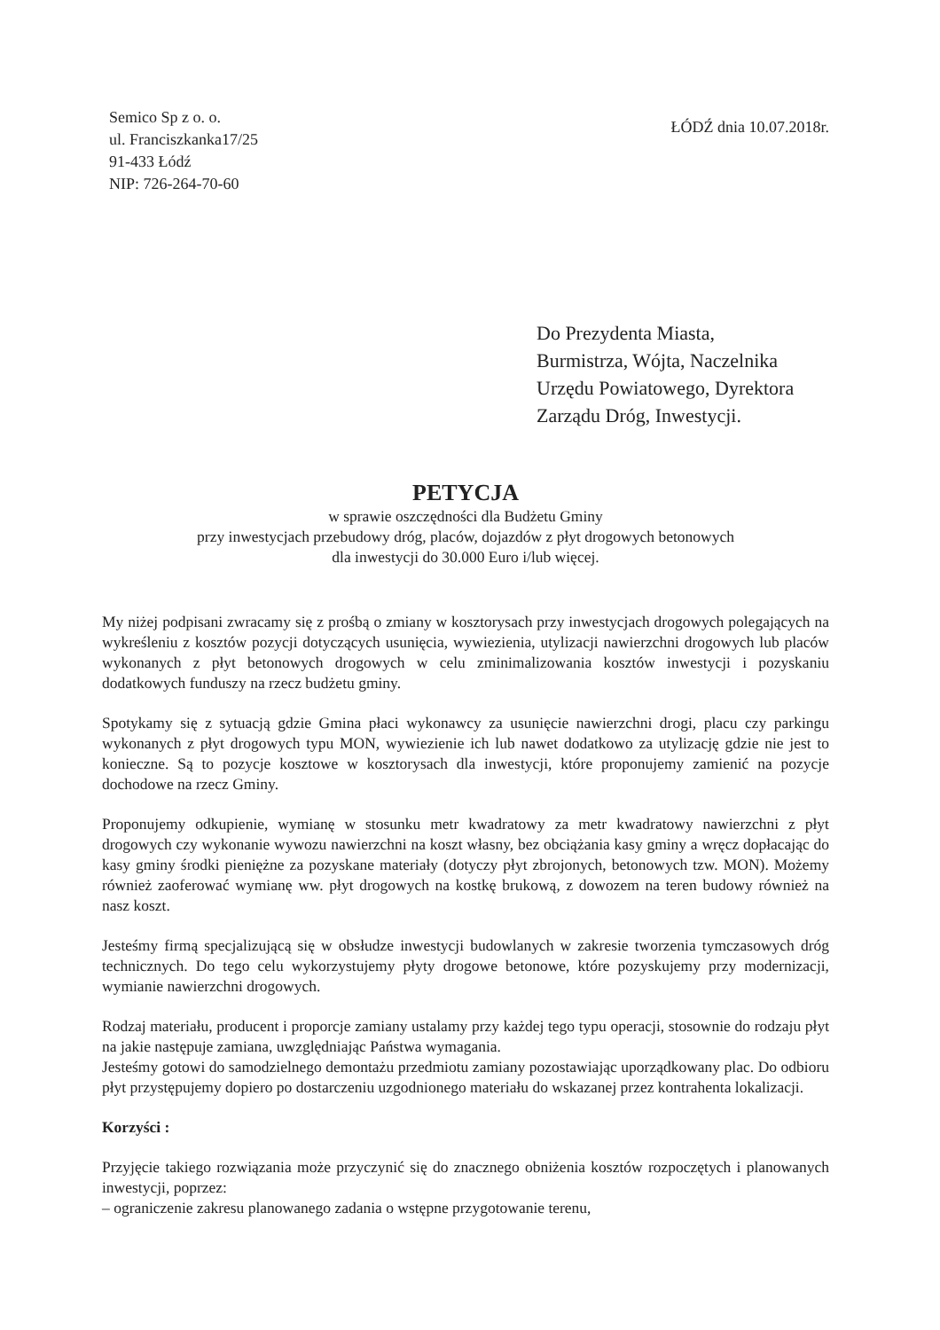Semico Sp z o. o.
ul. Franciszkanka17/25
91-433 Łódź
NIP: 726-264-70-60
ŁÓDŹ dnia 10.07.2018r.
Do Prezydenta Miasta,
Burmistrza, Wójta, Naczelnika
Urzędu Powiatowego, Dyrektora
Zarządu Dróg, Inwestycji.
PETYCJA
w sprawie oszczędności dla Budżetu Gminy
przy inwestycjach przebudowy dróg, placów, dojazdów z płyt drogowych betonowych
dla inwestycji do 30.000 Euro i/lub więcej.
My niżej podpisani zwracamy się z prośbą o zmiany w kosztorysach przy inwestycjach drogowych polegających na wykreśleniu z kosztów pozycji dotyczących usunięcia, wywiezienia, utylizacji nawierzchni drogowych lub placów wykonanych z płyt betonowych drogowych w celu zminimalizowania kosztów inwestycji i pozyskaniu dodatkowych funduszy na rzecz budżetu gminy.
Spotykamy się z sytuacją gdzie Gmina płaci wykonawcy za usunięcie nawierzchni drogi, placu czy parkingu wykonanych z płyt drogowych typu MON, wywiezienie ich lub nawet dodatkowo za utylizację gdzie nie jest to konieczne. Są to pozycje kosztowe w kosztorysach dla inwestycji, które proponujemy zamienić na pozycje dochodowe na rzecz Gminy.
Proponujemy odkupienie, wymianę w stosunku metr kwadratowy za metr kwadratowy nawierzchni z płyt drogowych czy wykonanie wywozu nawierzchni na koszt własny, bez obciążania kasy gminy a wręcz dopłacając do kasy gminy środki pieniężne za pozyskane materiały (dotyczy płyt zbrojonych, betonowych tzw. MON). Możemy również zaoferować wymianę ww. płyt drogowych na kostkę brukową, z dowozem na teren budowy również na nasz koszt.
Jesteśmy firmą specjalizującą się w obsłudze inwestycji budowlanych w zakresie tworzenia tymczasowych dróg technicznych. Do tego celu wykorzystujemy płyty drogowe betonowe, które pozyskujemy przy modernizacji, wymianie nawierzchni drogowych.
Rodzaj materiału, producent i proporcje zamiany ustalamy przy każdej tego typu operacji, stosownie do rodzaju płyt na jakie następuje zamiana, uwzględniając Państwa wymagania.
Jesteśmy gotowi do samodzielnego demontażu przedmiotu zamiany pozostawiając uporządkowany plac. Do odbioru płyt przystępujemy dopiero po dostarczeniu uzgodnionego materiału do wskazanej przez kontrahenta lokalizacji.
Korzyści :
Przyjęcie takiego rozwiązania może przyczynić się do znacznego obniżenia kosztów rozpoczętych i planowanych inwestycji, poprzez:
– ograniczenie zakresu planowanego zadania o wstępne przygotowanie terenu,